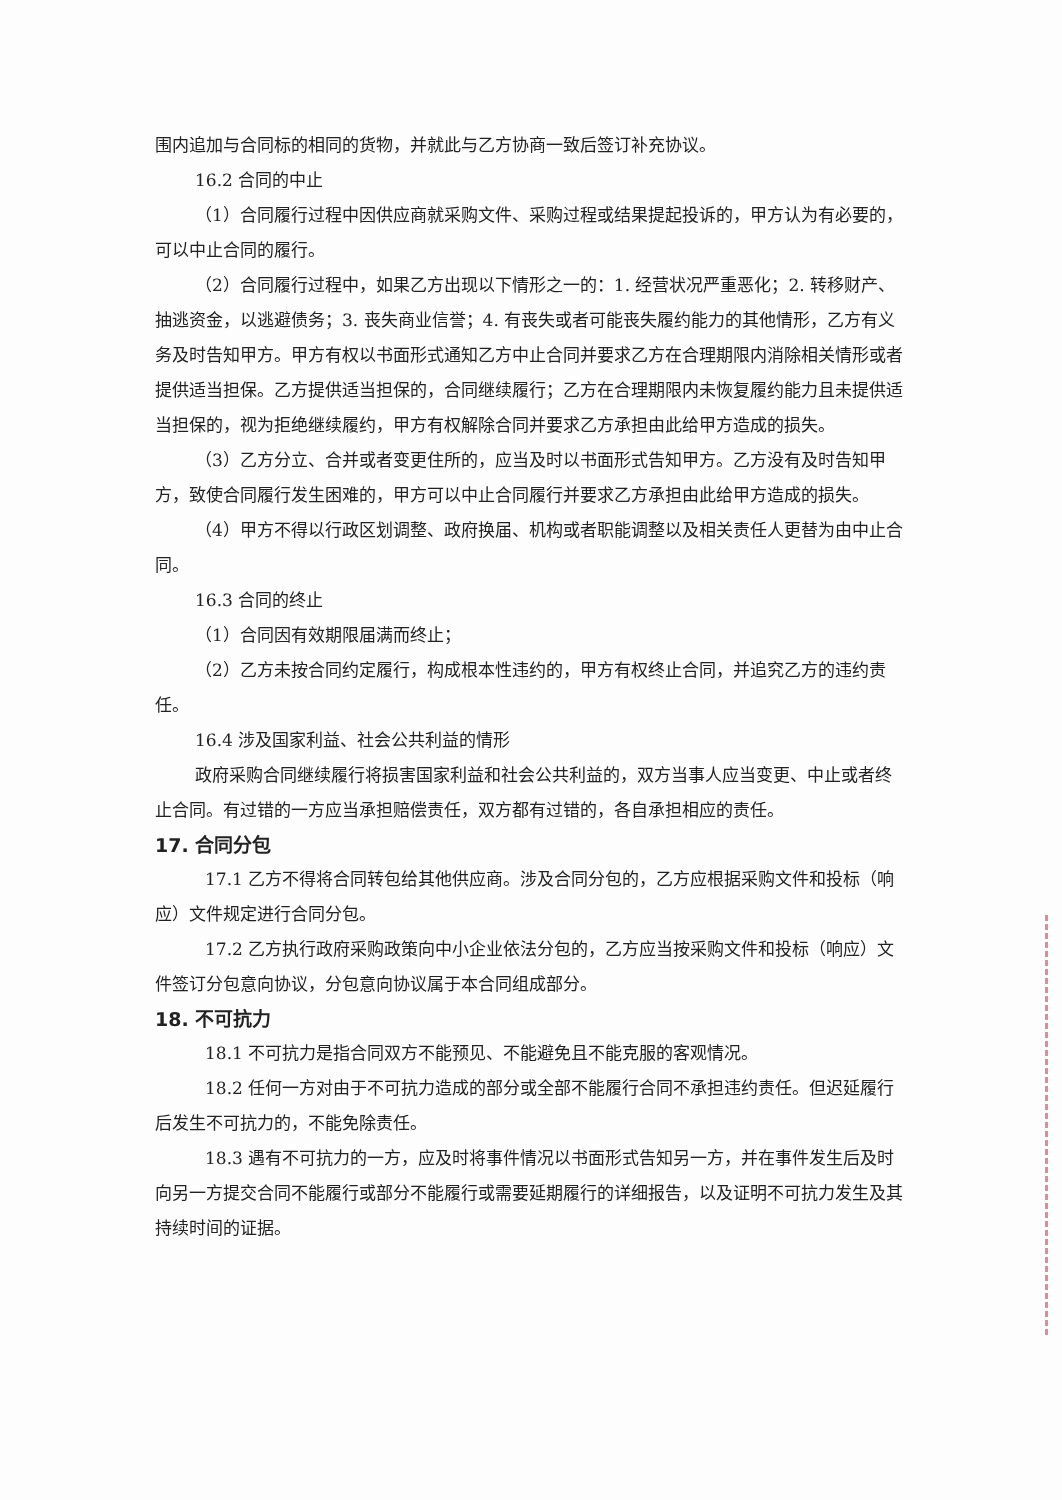围内追加与合同标的相同的货物，并就此与乙方协商一致后签订补充协议。
16.2 合同的中止
（1）合同履行过程中因供应商就采购文件、采购过程或结果提起投诉的，甲方认为有必要的，可以中止合同的履行。
（2）合同履行过程中，如果乙方出现以下情形之一的：1. 经营状况严重恶化；2. 转移财产、抽逃资金，以逃避债务；3. 丧失商业信誉；4. 有丧失或者可能丧失履约能力的其他情形，乙方有义务及时告知甲方。甲方有权以书面形式通知乙方中止合同并要求乙方在合理期限内消除相关情形或者提供适当担保。乙方提供适当担保的，合同继续履行；乙方在合理期限内未恢复履约能力且未提供适当担保的，视为拒绝继续履约，甲方有权解除合同并要求乙方承担由此给甲方造成的损失。
（3）乙方分立、合并或者变更住所的，应当及时以书面形式告知甲方。乙方没有及时告知甲方，致使合同履行发生困难的，甲方可以中止合同履行并要求乙方承担由此给甲方造成的损失。
（4）甲方不得以行政区划调整、政府换届、机构或者职能调整以及相关责任人更替为由中止合同。
16.3 合同的终止
（1）合同因有效期限届满而终止；
（2）乙方未按合同约定履行，构成根本性违约的，甲方有权终止合同，并追究乙方的违约责任。
16.4 涉及国家利益、社会公共利益的情形
政府采购合同继续履行将损害国家利益和社会公共利益的，双方当事人应当变更、中止或者终止合同。有过错的一方应当承担赔偿责任，双方都有过错的，各自承担相应的责任。
17. 合同分包
17.1 乙方不得将合同转包给其他供应商。涉及合同分包的，乙方应根据采购文件和投标（响应）文件规定进行合同分包。
17.2 乙方执行政府采购政策向中小企业依法分包的，乙方应当按采购文件和投标（响应）文件签订分包意向协议，分包意向协议属于本合同组成部分。
18. 不可抗力
18.1 不可抗力是指合同双方不能预见、不能避免且不能克服的客观情况。
18.2 任何一方对由于不可抗力造成的部分或全部不能履行合同不承担违约责任。但迟延履行后发生不可抗力的，不能免除责任。
18.3 遇有不可抗力的一方，应及时将事件情况以书面形式告知另一方，并在事件发生后及时向另一方提交合同不能履行或部分不能履行或需要延期履行的详细报告，以及证明不可抗力发生及其持续时间的证据。